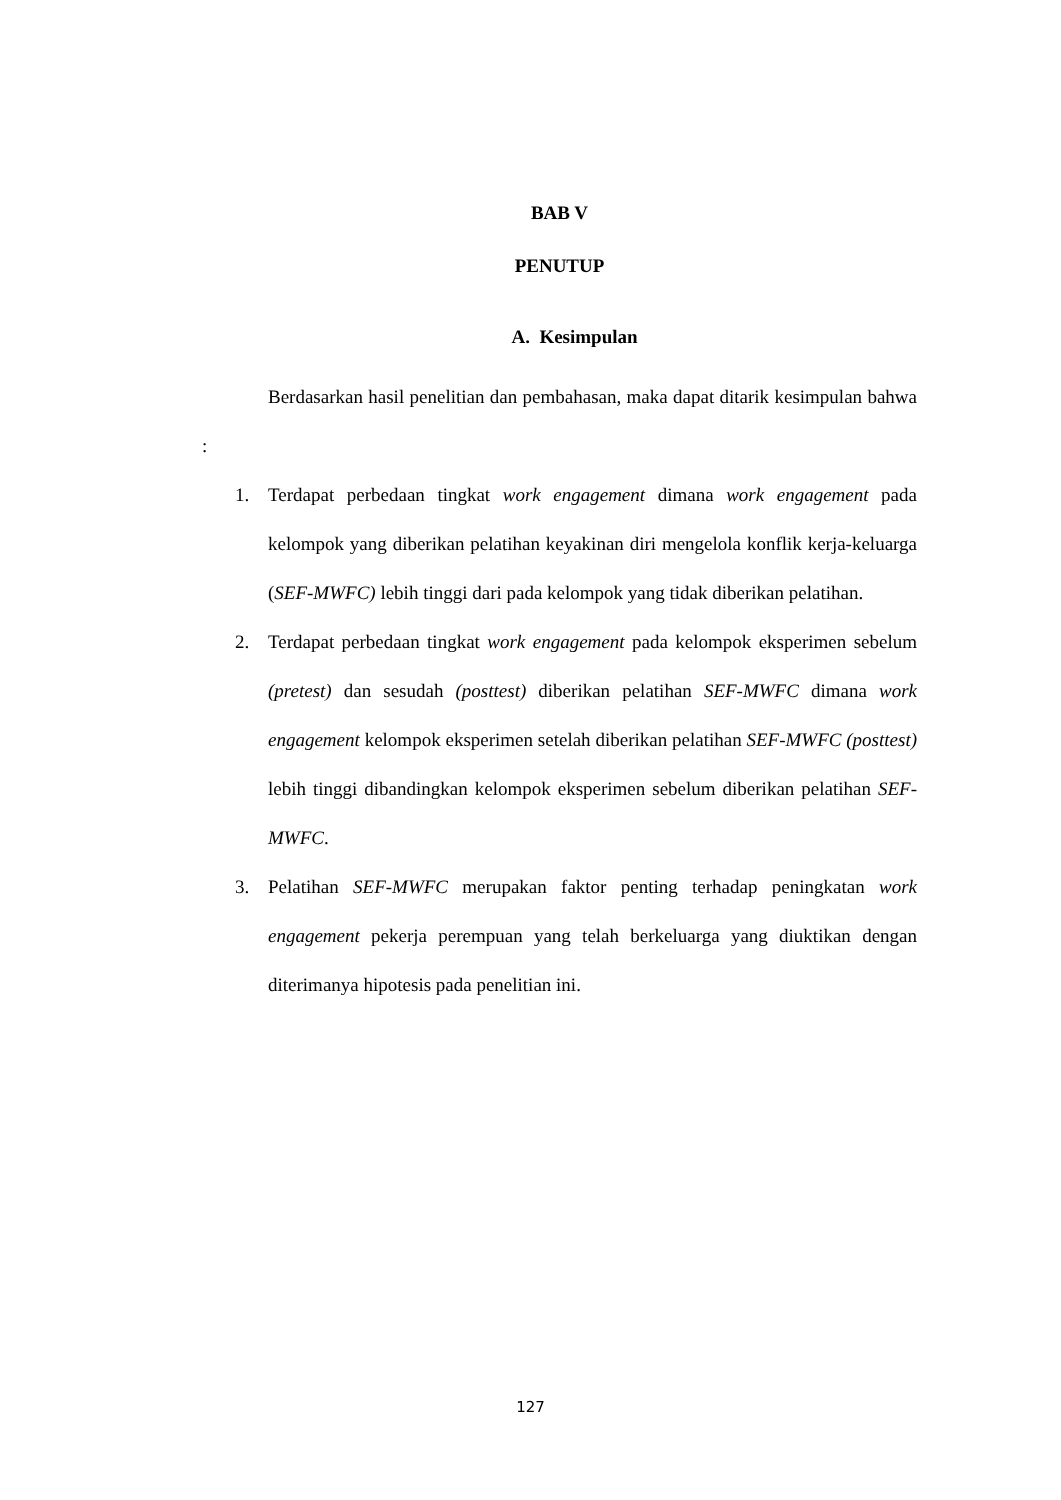BAB V
PENUTUP
A. Kesimpulan
Berdasarkan hasil penelitian dan pembahasan, maka dapat ditarik kesimpulan bahwa :
1. Terdapat perbedaan tingkat work engagement dimana work engagement pada kelompok yang diberikan pelatihan keyakinan diri mengelola konflik kerja-keluarga (SEF-MWFC) lebih tinggi dari pada kelompok yang tidak diberikan pelatihan.
2. Terdapat perbedaan tingkat work engagement pada kelompok eksperimen sebelum (pretest) dan sesudah (posttest) diberikan pelatihan SEF-MWFC dimana work engagement kelompok eksperimen setelah diberikan pelatihan SEF-MWFC (posttest) lebih tinggi dibandingkan kelompok eksperimen sebelum diberikan pelatihan SEF-MWFC.
3. Pelatihan SEF-MWFC merupakan faktor penting terhadap peningkatan work engagement pekerja perempuan yang telah berkeluarga yang diuktikan dengan diterimanya hipotesis pada penelitian ini.
127